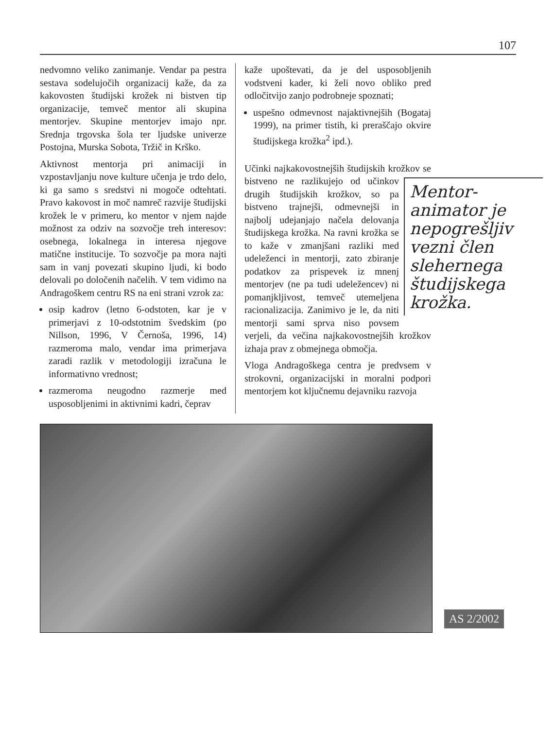107
nedvomno veliko zanimanje. Vendar pa pestra sestava sodelujočih organizacij kaže, da za kakovosten študijski krožek ni bistven tip organizacije, temveč mentor ali skupina mentorjev. Skupine mentorjev imajo npr. Srednja trgovska šola ter ljudske univerze Postojna, Murska Sobota, Tržič in Krško.
Aktivnost mentorja pri animaciji in vzpostavljanju nove kulture učenja je trdo delo, ki ga samo s sredstvi ni mogoče odtehtati. Pravo kakovost in moč namreč razvije študijski krožek le v primeru, ko mentor v njem najde možnost za odziv na sozvočje treh interesov: osebnega, lokalnega in interesa njegove matične institucije. To sozvočje pa mora najti sam in vanj povezati skupino ljudi, ki bodo delovali po določenih načelih. V tem vidimo na Andragoškem centru RS na eni strani vzrok za:
osip kadrov (letno 6-odstoten, kar je v primerjavi z 10-odstotnim švedskim (po Nillson, 1996, V Černoša, 1996, 14) razmeroma malo, vendar ima primerjava zaradi razlik v metodologiji izračuna le informativno vrednost;
razmeroma neugodno razmerje med usposobljenimi in aktivnimi kadri, čeprav
kaže upoštevati, da je del usposobljenih vodstveni kader, ki želi novo obliko pred odločitvijo zanjo podrobneje spoznati;
uspešno odmevnost najaktivnejših (Bogataj 1999), na primer tistih, ki preraščajo okvire študijskega krožka<sup>2</sup> ipd.).
Učinki najkakovostnejših študijskih krožkov Mentor-animator je nepogrešljiv vezni člen slehernega študijskega krožka. se bistveno ne razlikujejo od učinkov drugih študijskih krožkov, so pa bistveno trajnejši, odmevnejši in najbolj udejanjajo načela delovanja študijskega krožka. Na ravni krožka se to kaže v zmanjšani razliki med udeleženci in mentorji, zato zbiranje podatkov za prispevek iz mnenj mentorjev (ne pa tudi udeležencev) ni pomanjkljivost, temveč utemeljena racionalizacija. Zanimivo je le, da niti mentorji sami sprva niso povsem verjeli, da večina najkakovostnejših krožkov izhaja prav z obmejnega območja.
Vloga Andragoškega centra je predvsem v strokovni, organizacijski in moralni podpori mentorjem kot ključnemu dejavniku razvoja
AS 2/2002